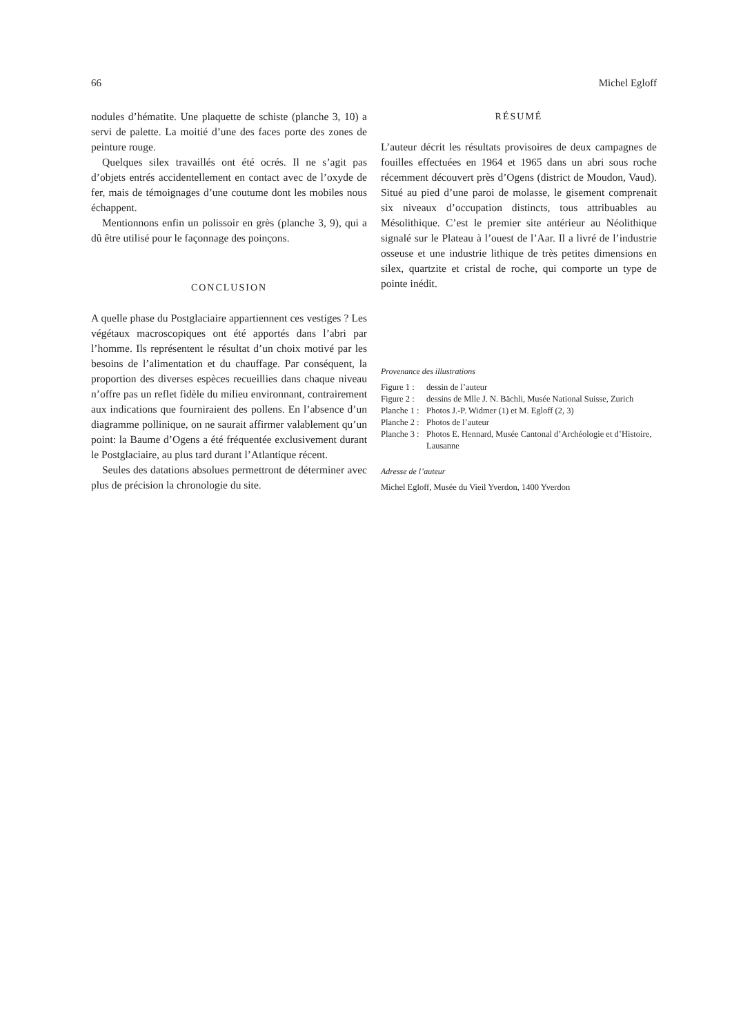66 Michel Egloff
nodules d’hématite. Une plaquette de schiste (planche 3, 10) a servi de palette. La moitié d’une des faces porte des zones de peinture rouge.
Quelques silex travaillés ont été ocrés. Il ne s’agit pas d’objets entrés accidentellement en contact avec de l’oxyde de fer, mais de témoignages d’une coutume dont les mobiles nous échappent.
Mentionnons enfin un polissoir en grès (planche 3, 9), qui a dû être utilisé pour le façonnage des poinçons.
CONCLUSION
A quelle phase du Postglaciaire appartiennent ces vestiges ? Les végétaux macroscopiques ont été apportés dans l’abri par l’homme. Ils représentent le résultat d’un choix motivé par les besoins de l’alimentation et du chauffage. Par conséquent, la proportion des diverses espèces recueillies dans chaque niveau n’offre pas un reflet fidèle du milieu environnant, contrairement aux indications que fourniraient des pollens. En l’absence d’un diagramme pollinique, on ne saurait affirmer valablement qu’un point: la Baume d’Ogens a été fréquentée exclusivement durant le Postglaciaire, au plus tard durant l’Atlantique récent.
Seules des datations absolues permettront de déterminer avec plus de précision la chronologie du site.
RÉSUMÉ
L’auteur décrit les résultats provisoires de deux campagnes de fouilles effectuées en 1964 et 1965 dans un abri sous roche récemment découvert près d’Ogens (district de Moudon, Vaud). Situé au pied d’une paroi de molasse, le gisement comprenait six niveaux d’occupation distincts, tous attribuables au Mésolithique. C’est le premier site antérieur au Néolithique signalé sur le Plateau à l’ouest de l’Aar. Il a livré de l’industrie osseuse et une industrie lithique de très petites dimensions en silex, quartzite et cristal de roche, qui comporte un type de pointe inédit.
Provenance des illustrations
Figure 1 : dessin de l’auteur
Figure 2 : dessins de Mlle J. N. Bächli, Musée National Suisse, Zurich
Planche 1 : Photos J.-P. Widmer (1) et M. Egloff (2, 3)
Planche 2 : Photos de l’auteur
Planche 3 : Photos E. Hennard, Musée Cantonal d’Archéologie et d’Histoire, Lausanne
Adresse de l’auteur
Michel Egloff, Musée du Vieil Yverdon, 1400 Yverdon